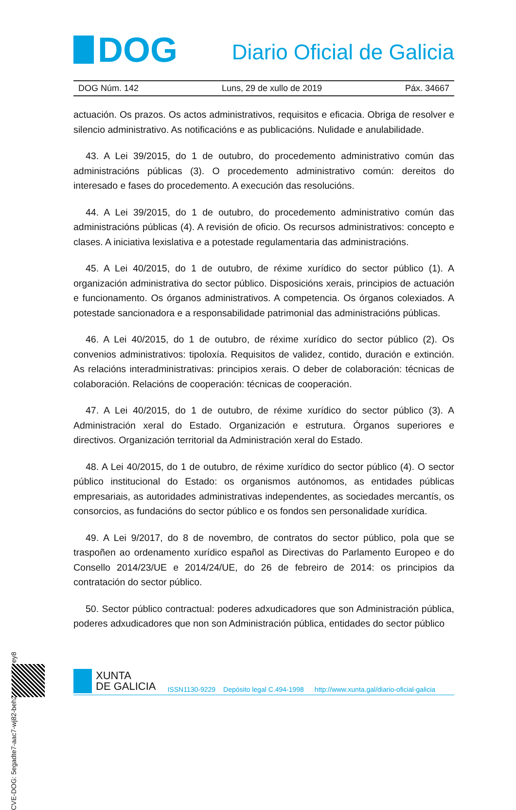DOG
Diario Oficial de Galicia
DOG Núm. 142 Luns, 29 de xullo de 2019 Páx. 34667
actuación. Os prazos. Os actos administrativos, requisitos e eficacia. Obriga de resolver e silencio administrativo. As notificacións e as publicacións. Nulidade e anulabilidade.
43. A Lei 39/2015, do 1 de outubro, do procedemento administrativo común das administracións públicas (3). O procedemento administrativo común: dereitos do interesado e fases do procedemento. A execución das resolucións.
44. A Lei 39/2015, do 1 de outubro, do procedemento administrativo común das administracións públicas (4). A revisión de oficio. Os recursos administrativos: concepto e clases. A iniciativa lexislativa e a potestade regulamentaria das administracións.
45. A Lei 40/2015, do 1 de outubro, de réxime xurídico do sector público (1). A organización administrativa do sector público. Disposicións xerais, principios de actuación e funcionamento. Os órganos administrativos. A competencia. Os órganos colexiados. A potestade sancionadora e a responsabilidade patrimonial das administracións públicas.
46. A Lei 40/2015, do 1 de outubro, de réxime xurídico do sector público (2). Os convenios administrativos: tipoloxía. Requisitos de validez, contido, duración e extinción. As relacións interadministrativas: principios xerais. O deber de colaboración: técnicas de colaboración. Relacións de cooperación: técnicas de cooperación.
47. A Lei 40/2015, do 1 de outubro, de réxime xurídico do sector público (3). A Administración xeral do Estado. Organización e estrutura. Órganos superiores e directivos. Organización territorial da Administración xeral do Estado.
48. A Lei 40/2015, do 1 de outubro, de réxime xurídico do sector público (4). O sector público institucional do Estado: os organismos autónomos, as entidades públicas empresariais, as autoridades administrativas independentes, as sociedades mercantís, os consorcios, as fundacións do sector público e os fondos sen personalidade xurídica.
49. A Lei 9/2017, do 8 de novembro, de contratos do sector público, pola que se traspoñen ao ordenamento xurídico español as Directivas do Parlamento Europeo e do Consello 2014/23/UE e 2014/24/UE, do 26 de febreiro de 2014: os principios da contratación do sector público.
50. Sector público contractual: poderes adxudicadores que son Administración pública, poderes adxudicadores que non son Administración pública, entidades do sector público
CVE-DOG: 5egadte7-aac7-wj82-beh2-ram8cj24rey8
XUNTA
DE GALICIA
ISSN1130-9229 Depósito legal C.494-1998 http://www.xunta.gal/diario-oficial-galicia